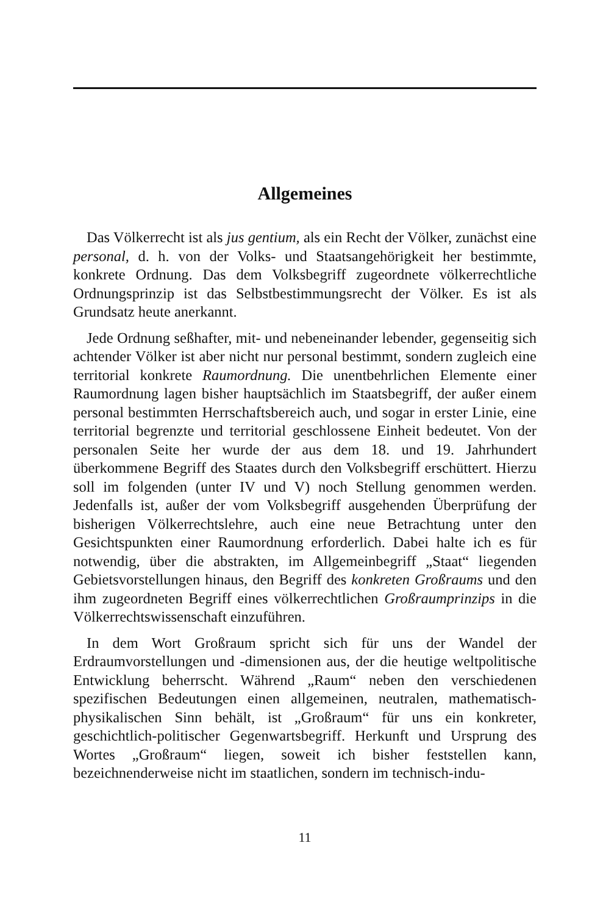Allgemeines
Das Völkerrecht ist als jus gentium, als ein Recht der Völker, zunächst eine personal, d. h. von der Volks- und Staatsangehörigkeit her bestimmte, konkrete Ordnung. Das dem Volksbegriff zugeordnete völkerrechtliche Ordnungsprinzip ist das Selbstbestimmungsrecht der Völker. Es ist als Grundsatz heute anerkannt.
Jede Ordnung seßhafter, mit- und nebeneinander lebender, gegenseitig sich achtender Völker ist aber nicht nur personal bestimmt, sondern zugleich eine territorial konkrete Raumordnung. Die unentbehrlichen Elemente einer Raumordnung lagen bisher hauptsächlich im Staatsbegriff, der außer einem personal bestimmten Herrschaftsbereich auch, und sogar in erster Linie, eine territorial begrenzte und territorial geschlossene Einheit bedeutet. Von der personalen Seite her wurde der aus dem 18. und 19. Jahrhundert überkommene Begriff des Staates durch den Volksbegriff erschüttert. Hierzu soll im folgenden (unter IV und V) noch Stellung genommen werden. Jedenfalls ist, außer der vom Volksbegriff ausgehenden Überprüfung der bisherigen Völkerrechtslehre, auch eine neue Betrachtung unter den Gesichtspunkten einer Raumordnung erforderlich. Dabei halte ich es für notwendig, über die abstrakten, im Allgemeinbegriff „Staat“ liegenden Gebietsvorstellungen hinaus, den Begriff des konkreten Großraums und den ihm zugeordneten Begriff eines völkerrechtlichen Großraumprinzips in die Völkerrechtswissenschaft einzuführen.
In dem Wort Großraum spricht sich für uns der Wandel der Erdraumvorstellungen und -dimensionen aus, der die heutige weltpolitische Entwicklung beherrscht. Während „Raum“ neben den verschiedenen spezifischen Bedeutungen einen allgemeinen, neutralen, mathematisch-physikalischen Sinn behält, ist „Großraum“ für uns ein konkreter, geschichtlich-politischer Gegenwartsbegriff. Herkunft und Ursprung des Wortes „Großraum“ liegen, soweit ich bisher feststellen kann, bezeichnenderweise nicht im staatlichen, sondern im technisch-indu-
11